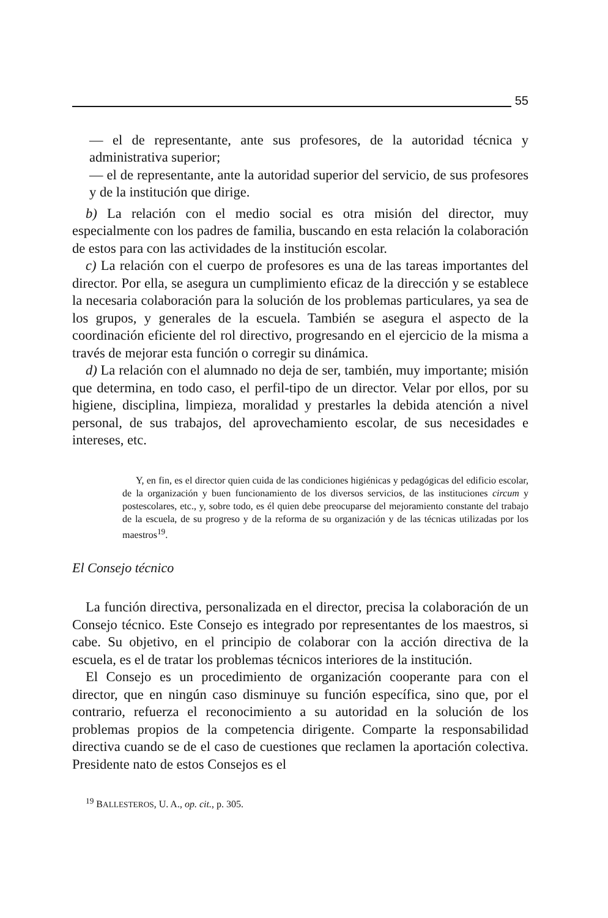55
— el de representante, ante sus profesores, de la autoridad técnica y administrativa superior;
— el de representante, ante la autoridad superior del servicio, de sus profesores y de la institución que dirige.
b) La relación con el medio social es otra misión del director, muy especialmente con los padres de familia, buscando en esta relación la colaboración de estos para con las actividades de la institución escolar.
c) La relación con el cuerpo de profesores es una de las tareas importantes del director. Por ella, se asegura un cumplimiento eficaz de la dirección y se establece la necesaria colaboración para la solución de los problemas particulares, ya sea de los grupos, y generales de la escuela. También se asegura el aspecto de la coordinación eficiente del rol directivo, progresando en el ejercicio de la misma a través de mejorar esta función o corregir su dinámica.
d) La relación con el alumnado no deja de ser, también, muy importante; misión que determina, en todo caso, el perfil-tipo de un director. Velar por ellos, por su higiene, disciplina, limpieza, moralidad y prestarles la debida atención a nivel personal, de sus trabajos, del aprovechamiento escolar, de sus necesidades e intereses, etc.
Y, en fin, es el director quien cuida de las condiciones higiénicas y pedagógicas del edificio escolar, de la organización y buen funcionamiento de los diversos servicios, de las instituciones circum y postescolares, etc., y, sobre todo, es él quien debe preocuparse del mejoramiento constante del trabajo de la escuela, de su progreso y de la reforma de su organización y de las técnicas utilizadas por los maestros<sup>19</sup>.
El Consejo técnico
La función directiva, personalizada en el director, precisa la colaboración de un Consejo técnico. Este Consejo es integrado por representantes de los maestros, si cabe. Su objetivo, en el principio de colaborar con la acción directiva de la escuela, es el de tratar los problemas técnicos interiores de la institución.
El Consejo es un procedimiento de organización cooperante para con el director, que en ningún caso disminuye su función específica, sino que, por el contrario, refuerza el reconocimiento a su autoridad en la solución de los problemas propios de la competencia dirigente. Comparte la responsabilidad directiva cuando se de el caso de cuestiones que reclamen la aportación colectiva. Presidente nato de estos Consejos es el
<sup>19</sup> BALLESTEROS, U. A., op. cit., p. 305.